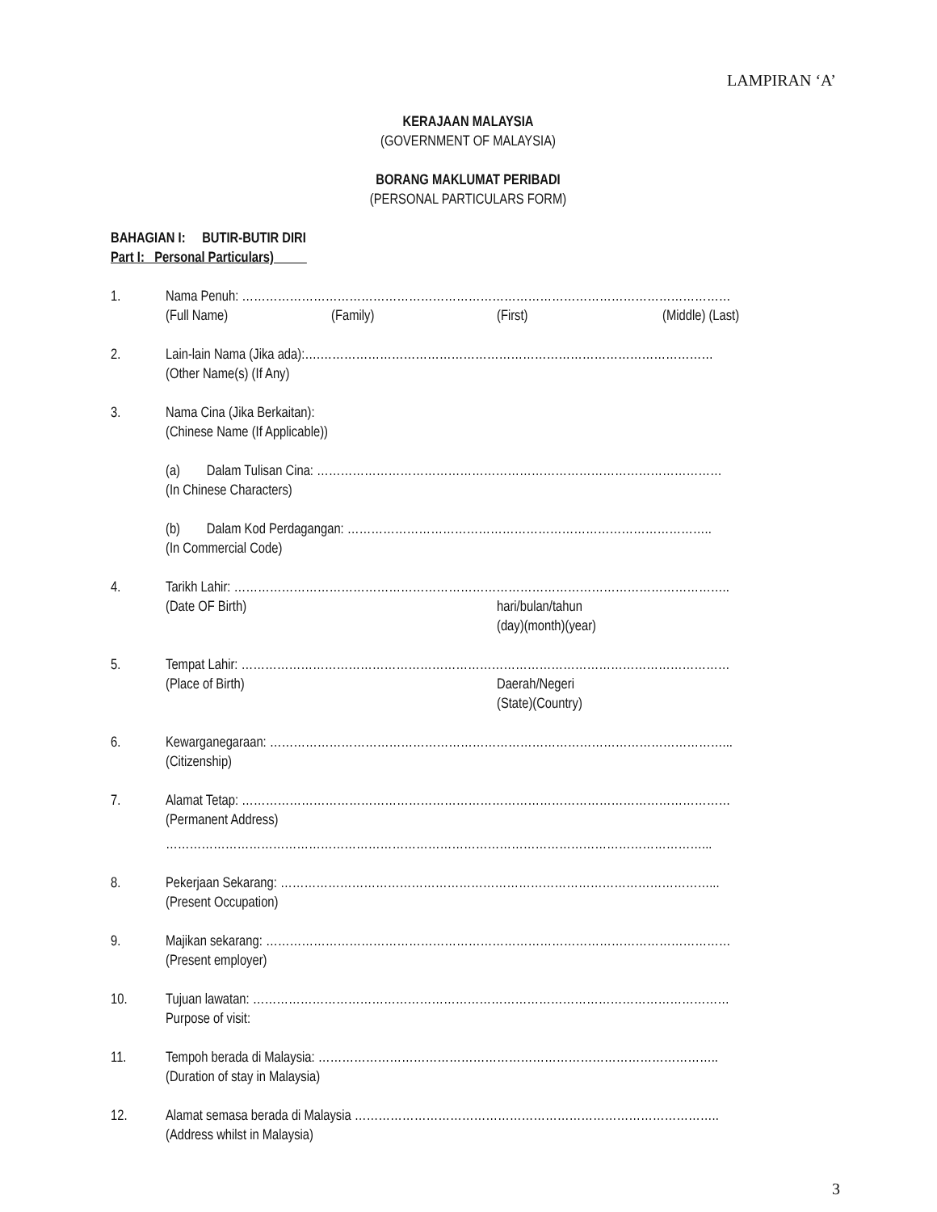LAMPIRAN ‘A’
KERAJAAN MALAYSIA
(GOVERNMENT OF MALAYSIA)
BORANG MAKLUMAT PERIBADI
(PERSONAL PARTICULARS FORM)
BAHAGIAN I: BUTIR-BUTIR DIRI
Part I: Personal Particulars)
1. Nama Penuh: ……………………………………………………………………………………………………………
(Full Name) (Family) (First) (Middle) (Last)
2. Lain-lain Nama (Jika ada):….………………………………………………………………………………………
(Other Name(s) (If Any)
3. Nama Cina (Jika Berkaitan):
(Chinese Name (If Applicable))
(a) Dalam Tulisan Cina: …………………………………………………………………………………………
(In Chinese Characters)
(b) Dalam Kod Perdagangan: ………………………………………………………………………………..
(In Commercial Code)
4. Tarikh Lahir: ……………………………………………………………………………………………………………..
(Date OF Birth) hari/bulan/tahun
(day)(month)(year)
5. Tempat Lahir: ……………………………………………………………………………………………………………
(Place of Birth) Daerah/Negeri
(State)(Country)
6. Kewarganegaraan: ……………………………………………………………………………………………………...
(Citizenship)
7. Alamat Tetap: ……………………………………………………………………………………………………………
(Permanent Address)
………………………………………………………………………………………………………………………...
8. Pekerjaan Sekarang: ………………………………………………………………………………………………...
(Present Occupation)
9. Majikan sekarang: ………………………………………………………………………………………………………
(Present employer)
10. Tujuan lawatan: …………………………………………………………………………………………………………
Purpose of visit:
11. Tempoh berada di Malaysia: ………………………………………………………………………………………..
(Duration of stay in Malaysia)
12. Alamat semasa berada di Malaysia ………………………………………………………………………………..
(Address whilst in Malaysia)
3